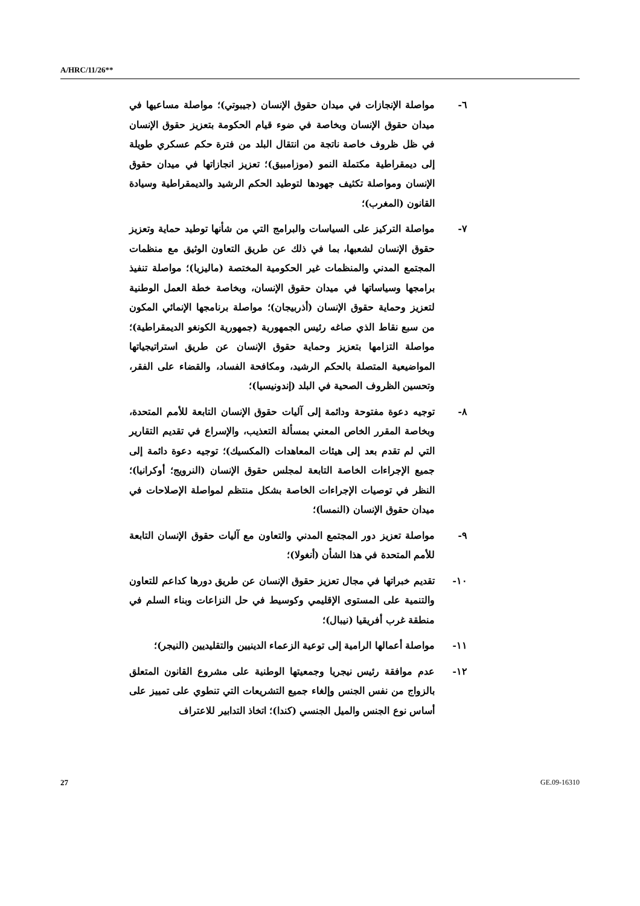A/HRC/11/26**
٦- مواصلة الإنجازات في ميدان حقوق الإنسان (جيبوتي)؛ مواصلة مساعيها في ميدان حقوق الإنسان وبخاصة في ضوء قيام الحكومة بتعزيز حقوق الإنسان في ظل ظروف خاصة ناتجة من انتقال البلد من فترة حكم عسكري طويلة إلى ديمقراطية مكتملة النمو (موزامبيق)؛ تعزيز انجازاتها في ميدان حقوق الإنسان ومواصلة تكثيف جهودها لتوطيد الحكم الرشيد والديمقراطية وسيادة القانون (المغرب)؛
٧- مواصلة التركيز على السياسات والبرامج التي من شأنها توطيد حماية وتعزيز حقوق الإنسان لشعبها، بما في ذلك عن طريق التعاون الوثيق مع منظمات المجتمع المدني والمنظمات غير الحكومية المختصة (ماليزيا)؛ مواصلة تنفيذ برامجها وسياساتها في ميدان حقوق الإنسان، وبخاصة خطة العمل الوطنية لتعزيز وحماية حقوق الإنسان (أذربيجان)؛ مواصلة برنامجها الإنمائي المكون من سبع نقاط الذي صاغه رئيس الجمهورية (جمهورية الكونغو الديمقراطية)؛ مواصلة التزامها بتعزيز وحماية حقوق الإنسان عن طريق استراتيجياتها المواضيعية المتصلة بالحكم الرشيد، ومكافحة الفساد، والقضاء على الفقر، وتحسين الظروف الصحية في البلد (إندونيسيا)؛
٨- توجيه دعوة مفتوحة ودائمة إلى آليات حقوق الإنسان التابعة للأمم المتحدة، وبخاصة المقرر الخاص المعني بمسألة التعذيب، والإسراع في تقديم التقارير التي لم تقدم بعد إلى هيئات المعاهدات (المكسيك)؛ توجيه دعوة دائمة إلى جميع الإجراءات الخاصة التابعة لمجلس حقوق الإنسان (النرويج؛ أوكرانيا)؛ النظر في توصيات الإجراءات الخاصة بشكل منتظم لمواصلة الإصلاحات في ميدان حقوق الإنسان (النمسا)؛
٩- مواصلة تعزيز دور المجتمع المدني والتعاون مع آليات حقوق الإنسان التابعة للأمم المتحدة في هذا الشأن (أنغولا)؛
١٠- تقديم خبراتها في مجال تعزيز حقوق الإنسان عن طريق دورها كداعم للتعاون والتنمية على المستوى الإقليمي وكوسيط في حل النزاعات وبناء السلم في منطقة غرب أفريقيا (نيبال)؛
١١- مواصلة أعمالها الرامية إلى توعية الزعماء الدينيين والتقليديين (النيجر)؛
١٢- عدم موافقة رئيس نيجريا وجمعيتها الوطنية على مشروع القانون المتعلق بالزواج من نفس الجنس وإلغاء جميع التشريعات التي تنطوي على تمييز على أساس نوع الجنس والميل الجنسي (كندا)؛ اتخاذ التدابير للاعتراف
27 GE.09-16310